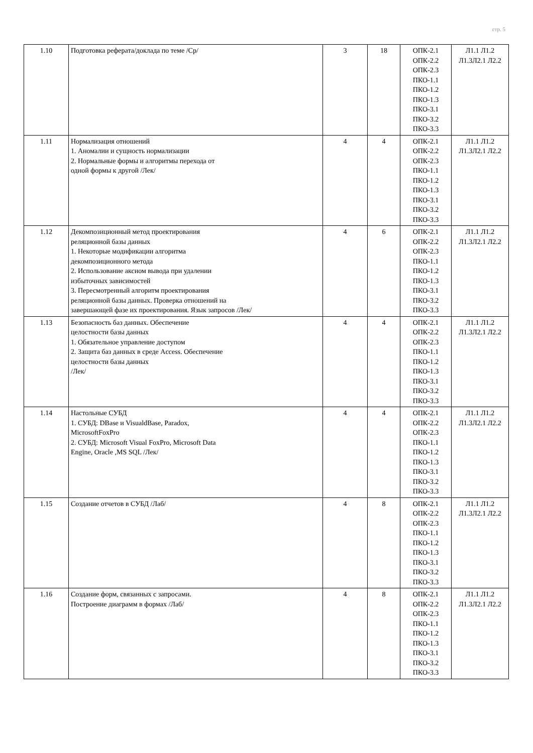стр. 5
| 1.10 | Подготовка реферата/доклада по теме /Ср/ | 3 | 18 | ОПК-2.1 ОПК-2.2 ОПК-2.3 ПКО-1.1 ПКО-1.2 ПКО-1.3 ПКО-3.1 ПКО-3.2 ПКО-3.3 | Л1.1 Л1.2 Л1.3Л2.1 Л2.2 |
| 1.11 | Нормализация отношений 1. Аномалии и сущность нормализации 2. Нормальные формы и алгоритмы перехода от одной формы к другой /Лек/ | 4 | 4 | ОПК-2.1 ОПК-2.2 ОПК-2.3 ПКО-1.1 ПКО-1.2 ПКО-1.3 ПКО-3.1 ПКО-3.2 ПКО-3.3 | Л1.1 Л1.2 Л1.3Л2.1 Л2.2 |
| 1.12 | Декомпозиционный метод проектирования реляционной базы данных 1. Некоторые модификации алгоритма декомпозиционного метода 2. Использование аксиом вывода при удалении избыточных зависимостей 3. Пересмотренный алгоритм проектирования реляционной базы данных. Проверка отношений на завершающей фазе их проектирования. Язык запросов /Лек/ | 4 | 6 | ОПК-2.1 ОПК-2.2 ОПК-2.3 ПКО-1.1 ПКО-1.2 ПКО-1.3 ПКО-3.1 ПКО-3.2 ПКО-3.3 | Л1.1 Л1.2 Л1.3Л2.1 Л2.2 |
| 1.13 | Безопасность баз данных. Обеспечение целостности базы данных 1. Обязательное управление доступом 2. Защита баз данных в среде Access. Обеспечение целостности базы данных /Лек/ | 4 | 4 | ОПК-2.1 ОПК-2.2 ОПК-2.3 ПКО-1.1 ПКО-1.2 ПКО-1.3 ПКО-3.1 ПКО-3.2 ПКО-3.3 | Л1.1 Л1.2 Л1.3Л2.1 Л2.2 |
| 1.14 | Настольные СУБД 1. СУБД: DBase и VisualdBase, Paradox, MicrosoftFoxPro 2. СУБД: Microsoft Visual FoxPro, Microsoft Data Engine, Oracle ,MS SQL /Лек/ | 4 | 4 | ОПК-2.1 ОПК-2.2 ОПК-2.3 ПКО-1.1 ПКО-1.2 ПКО-1.3 ПКО-3.1 ПКО-3.2 ПКО-3.3 | Л1.1 Л1.2 Л1.3Л2.1 Л2.2 |
| 1.15 | Создание отчетов в СУБД /Лаб/ | 4 | 8 | ОПК-2.1 ОПК-2.2 ОПК-2.3 ПКО-1.1 ПКО-1.2 ПКО-1.3 ПКО-3.1 ПКО-3.2 ПКО-3.3 | Л1.1 Л1.2 Л1.3Л2.1 Л2.2 |
| 1.16 | Создание форм, связанных с запросами. Построение диаграмм в формах /Лаб/ | 4 | 8 | ОПК-2.1 ОПК-2.2 ОПК-2.3 ПКО-1.1 ПКО-1.2 ПКО-1.3 ПКО-3.1 ПКО-3.2 ПКО-3.3 | Л1.1 Л1.2 Л1.3Л2.1 Л2.2 |